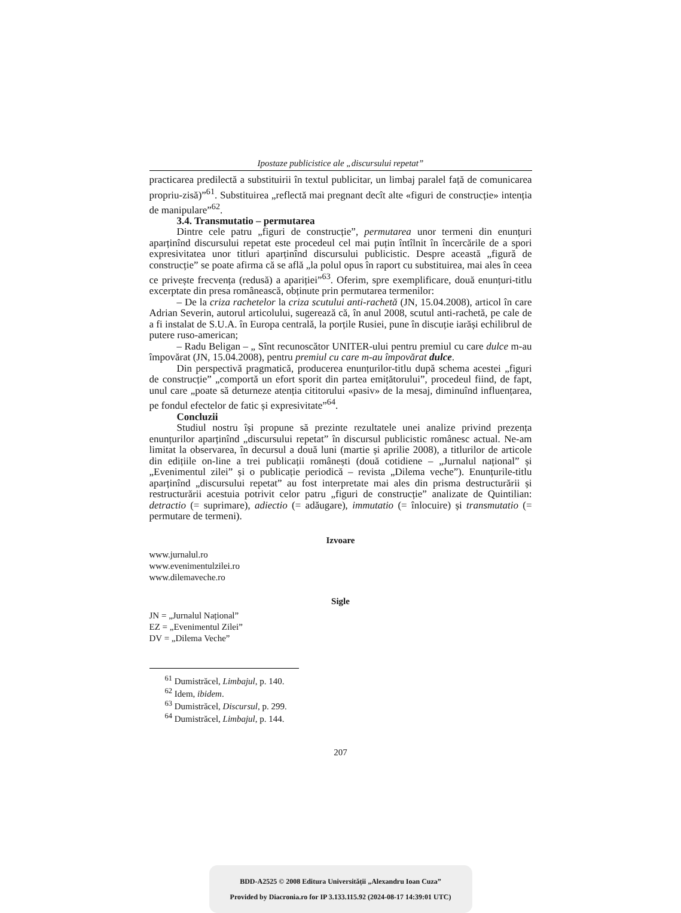Ipostaze publicistice ale „discursului repetat”
practicarea predilectă a substituirii în textul publicitar, un limbaj paralel față de comunicarea propriu-zisă)”<sup>61</sup>. Substituirea „reflectă mai pregnant decît alte «figuri de construcție» intenția de manipulare”<sup>62</sup>.
3.4. Transmutatio – permutarea
Dintre cele patru „figuri de construcție”, permutarea unor termeni din enunțuri aparținînd discursului repetat este procedeul cel mai puțin întîlnit în încercările de a spori expresivitatea unor titluri aparținînd discursului publicistic. Despre această „figură de construcție” se poate afirma că se află „la polul opus în raport cu substituirea, mai ales în ceea ce privește frecvența (redusă) a apariției”<sup>63</sup>. Oferim, spre exemplificare, două enunțuri-titlu excerptate din presa românească, obținute prin permutarea termenilor:
– De la criza rachetelor la criza scutului anti-rachetă (JN, 15.04.2008), articol în care Adrian Severin, autorul articolului, sugerează că, în anul 2008, scutul anti-rachetă, pe cale de a fi instalat de S.U.A. în Europa centrală, la porțile Rusiei, pune în discuție iarăși echilibrul de putere ruso-american;
– Radu Beligan – „ Sînt recunoscător UNITER-ului pentru premiul cu care dulce m-au împovărat (JN, 15.04.2008), pentru premiul cu care m-au împovărat dulce.
Din perspectivă pragmatică, producerea enunțurilor-titlu după schema acestei „figuri de construcție” „comportă un efort sporit din partea emițătorului”, procedeul fiind, de fapt, unul care „poate să deturneze atenția cititorului «pasiv» de la mesaj, diminuînd influențarea, pe fondul efectelor de fatic și expresivitate”<sup>64</sup>.
Concluzii
Studiul nostru își propune să prezinte rezultatele unei analize privind prezența enunțurilor aparținînd „discursului repetat” în discursul publicistic românesc actual. Ne-am limitat la observarea, în decursul a două luni (martie și aprilie 2008), a titlurilor de articole din edițiile on-line a trei publicații românești (două cotidiene – „Jurnalul național” și „Evenimentul zilei” și o publicație periodică – revista „Dilema veche”). Enunțurile-titlu aparținînd „discursului repetat” au fost interpretate mai ales din prisma destructurării și restructurării acestuia potrivit celor patru „figuri de construcție” analizate de Quintilian: detractio (= suprimare), adiectio (= adăugare), immutatio (= înlocuire) și transmutatio (= permutare de termeni).
Izvoare
www.jurnalul.ro
www.evenimentulzilei.ro
www.dilemaveche.ro
Sigle
JN = „Jurnalul Național”
EZ = „Evenimentul Zilei”
DV = „Dilema Veche”
<sup>61</sup> Dumistrăcel, Limbajul, p. 140.
<sup>62</sup> Idem, ibidem.
<sup>63</sup> Dumistrăcel, Discursul, p. 299.
<sup>64</sup> Dumistrăcel, Limbajul, p. 144.
207
BDD-A2525 © 2008 Editura Universității „Alexandru Ioan Cuza”
Provided by Diacronia.ro for IP 3.133.115.92 (2024-08-17 14:39:01 UTC)